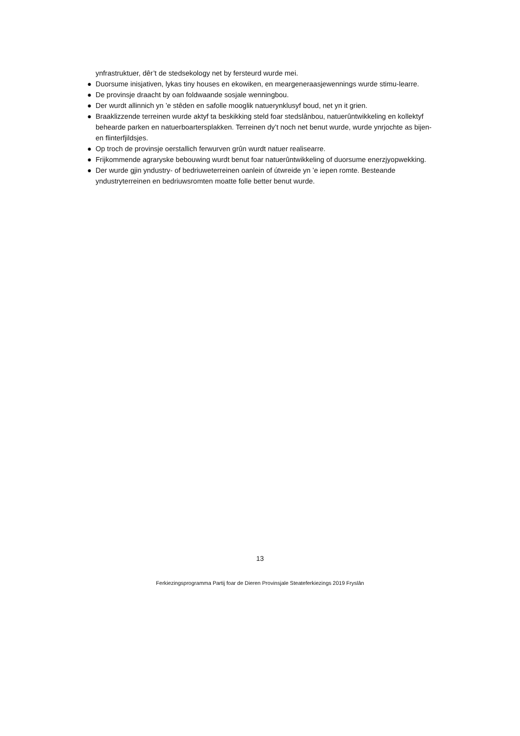ynfrastruktuer, dêr’t de stedsekology net by fersteurd wurde mei.
● Duorsume inisjativen, lykas tiny houses en ekowiken, en meargeneraasjewennings wurde stimu-learre.
● De provinsje draacht by oan foldwaande sosjale wenningbou.
● Der wurdt allinnich yn ’e stêden en safolle mooglik natuerynklusyf boud, net yn it grien.
● Braaklizzende terreinen wurde aktyf ta beskikking steld foar stedslânbou, natuerûntwikkeling en kollektyf behearde parken en natuerboartersplakken. Terreinen dy’t noch net benut wurde, wurde ynrjochte as bijen- en flinterfjildsjes.
● Op troch de provinsje oerstallich ferwurven grûn wurdt natuer realisearre.
● Frijkommende agraryske bebouwing wurdt benut foar natuerûntwikkeling of duorsume enerzjyopwekking.
● Der wurde gjin yndustry- of bedriuweterreinen oanlein of útwreide yn ’e iepen romte. Besteande yndustryterreinen en bedriuwsromten moatte folle better benut wurde.
13
Ferkiezingsprogramma Partij foar de Dieren Provinsjale Steateferkiezings 2019 Fryslân